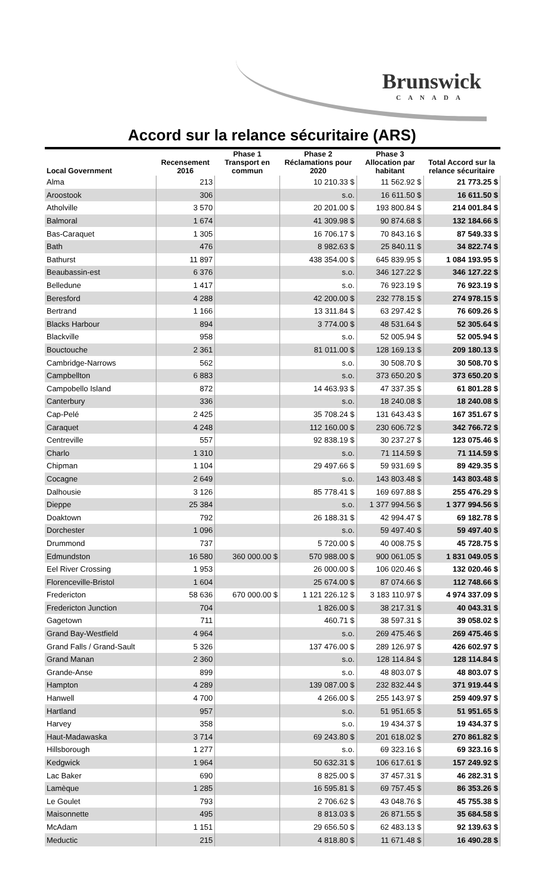Brunswick
CANADA
Accord sur la relance sécuritaire (ARS)
| Local Government | Recensement 2016 | Phase 1 Transport en commun | Phase 2 Réclamations pour 2020 | Phase 3 Allocation par habitant | Total Accord sur la relance sécuritaire |
| --- | --- | --- | --- | --- | --- |
| Alma | 213 | | 10 210.33 $ | 11 562.92 $ | 21 773.25 $ |
| Aroostook | 306 | | s.o. | 16 611.50 $ | 16 611.50 $ |
| Atholville | 3 570 | | 20 201.00 $ | 193 800.84 $ | 214 001.84 $ |
| Balmoral | 1 674 | | 41 309.98 $ | 90 874.68 $ | 132 184.66 $ |
| Bas-Caraquet | 1 305 | | 16 706.17 $ | 70 843.16 $ | 87 549.33 $ |
| Bath | 476 | | 8 982.63 $ | 25 840.11 $ | 34 822.74 $ |
| Bathurst | 11 897 | | 438 354.00 $ | 645 839.95 $ | 1 084 193.95 $ |
| Beaubassin-est | 6 376 | | s.o. | 346 127.22 $ | 346 127.22 $ |
| Belledune | 1 417 | | s.o. | 76 923.19 $ | 76 923.19 $ |
| Beresford | 4 288 | | 42 200.00 $ | 232 778.15 $ | 274 978.15 $ |
| Bertrand | 1 166 | | 13 311.84 $ | 63 297.42 $ | 76 609.26 $ |
| Blacks Harbour | 894 | | 3 774.00 $ | 48 531.64 $ | 52 305.64 $ |
| Blackville | 958 | | s.o. | 52 005.94 $ | 52 005.94 $ |
| Bouctouche | 2 361 | | 81 011.00 $ | 128 169.13 $ | 209 180.13 $ |
| Cambridge-Narrows | 562 | | s.o. | 30 508.70 $ | 30 508.70 $ |
| Campbellton | 6 883 | | s.o. | 373 650.20 $ | 373 650.20 $ |
| Campobello Island | 872 | | 14 463.93 $ | 47 337.35 $ | 61 801.28 $ |
| Canterbury | 336 | | s.o. | 18 240.08 $ | 18 240.08 $ |
| Cap-Pelé | 2 425 | | 35 708.24 $ | 131 643.43 $ | 167 351.67 $ |
| Caraquet | 4 248 | | 112 160.00 $ | 230 606.72 $ | 342 766.72 $ |
| Centreville | 557 | | 92 838.19 $ | 30 237.27 $ | 123 075.46 $ |
| Charlo | 1 310 | | s.o. | 71 114.59 $ | 71 114.59 $ |
| Chipman | 1 104 | | 29 497.66 $ | 59 931.69 $ | 89 429.35 $ |
| Cocagne | 2 649 | | s.o. | 143 803.48 $ | 143 803.48 $ |
| Dalhousie | 3 126 | | 85 778.41 $ | 169 697.88 $ | 255 476.29 $ |
| Dieppe | 25 384 | | s.o. | 1 377 994.56 $ | 1 377 994.56 $ |
| Doaktown | 792 | | 26 188.31 $ | 42 994.47 $ | 69 182.78 $ |
| Dorchester | 1 096 | | s.o. | 59 497.40 $ | 59 497.40 $ |
| Drummond | 737 | | 5 720.00 $ | 40 008.75 $ | 45 728.75 $ |
| Edmundston | 16 580 | 360 000.00 $ | 570 988.00 $ | 900 061.05 $ | 1 831 049.05 $ |
| Eel River Crossing | 1 953 | | 26 000.00 $ | 106 020.46 $ | 132 020.46 $ |
| Florenceville-Bristol | 1 604 | | 25 674.00 $ | 87 074.66 $ | 112 748.66 $ |
| Fredericton | 58 636 | 670 000.00 $ | 1 121 226.12 $ | 3 183 110.97 $ | 4 974 337.09 $ |
| Fredericton Junction | 704 | | 1 826.00 $ | 38 217.31 $ | 40 043.31 $ |
| Gagetown | 711 | | 460.71 $ | 38 597.31 $ | 39 058.02 $ |
| Grand Bay-Westfield | 4 964 | | s.o. | 269 475.46 $ | 269 475.46 $ |
| Grand Falls / Grand-Sault | 5 326 | | 137 476.00 $ | 289 126.97 $ | 426 602.97 $ |
| Grand Manan | 2 360 | | s.o. | 128 114.84 $ | 128 114.84 $ |
| Grande-Anse | 899 | | s.o. | 48 803.07 $ | 48 803.07 $ |
| Hampton | 4 289 | | 139 087.00 $ | 232 832.44 $ | 371 919.44 $ |
| Hanwell | 4 700 | | 4 266.00 $ | 255 143.97 $ | 259 409.97 $ |
| Hartland | 957 | | s.o. | 51 951.65 $ | 51 951.65 $ |
| Harvey | 358 | | s.o. | 19 434.37 $ | 19 434.37 $ |
| Haut-Madawaska | 3 714 | | 69 243.80 $ | 201 618.02 $ | 270 861.82 $ |
| Hillsborough | 1 277 | | s.o. | 69 323.16 $ | 69 323.16 $ |
| Kedgwick | 1 964 | | 50 632.31 $ | 106 617.61 $ | 157 249.92 $ |
| Lac Baker | 690 | | 8 825.00 $ | 37 457.31 $ | 46 282.31 $ |
| Lamèque | 1 285 | | 16 595.81 $ | 69 757.45 $ | 86 353.26 $ |
| Le Goulet | 793 | | 2 706.62 $ | 43 048.76 $ | 45 755.38 $ |
| Maisonnette | 495 | | 8 813.03 $ | 26 871.55 $ | 35 684.58 $ |
| McAdam | 1 151 | | 29 656.50 $ | 62 483.13 $ | 92 139.63 $ |
| Meductic | 215 | | 4 818.80 $ | 11 671.48 $ | 16 490.28 $ |